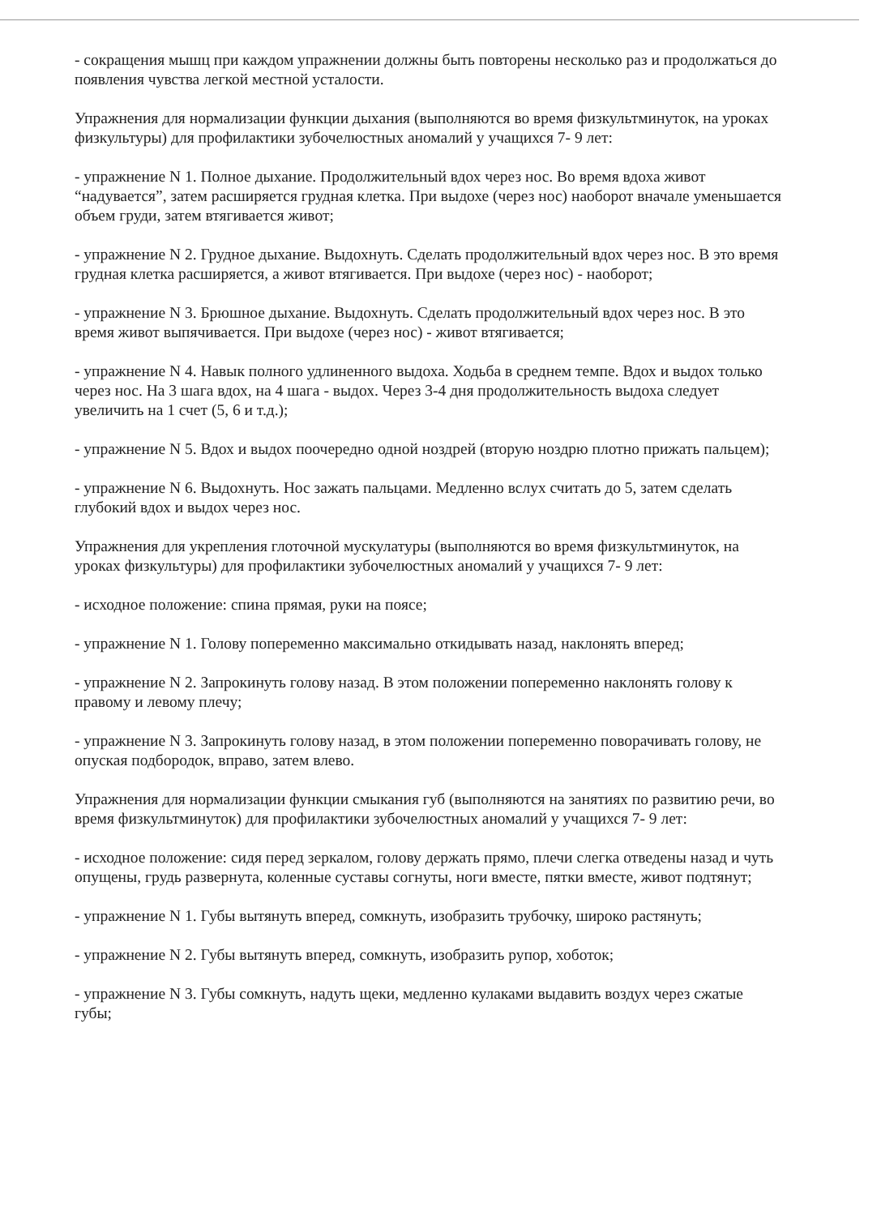- сокращения мышц при каждом упражнении должны быть повторены несколько раз и продолжаться до появления чувства легкой местной усталости.
Упражнения для нормализации функции дыхания (выполняются во время физкультминуток, на уроках физкультуры) для профилактики зубочелюстных аномалий у учащихся 7- 9 лет:
- упражнение N 1. Полное дыхание. Продолжительный вдох через нос. Во время вдоха живот “надувается”, затем расширяется грудная клетка. При выдохе (через нос) наоборот вначале уменьшается объем груди, затем втягивается живот;
- упражнение N 2. Грудное дыхание. Выдохнуть. Сделать продолжительный вдох через нос. В это время грудная клетка расширяется, а живот втягивается. При выдохе (через нос) - наоборот;
- упражнение N 3. Брюшное дыхание. Выдохнуть. Сделать продолжительный вдох через нос. В это время живот выпячивается. При выдохе (через нос) - живот втягивается;
- упражнение N 4. Навык полного удлиненного выдоха. Ходьба в среднем темпе. Вдох и выдох только через нос. На 3 шага вдох, на 4 шага - выдох. Через 3-4 дня продолжительность выдоха следует увеличить на 1 счет (5, 6 и т.д.);
- упражнение N 5. Вдох и выдох поочередно одной ноздрей (вторую ноздрю плотно прижать пальцем);
- упражнение N 6. Выдохнуть. Нос зажать пальцами. Медленно вслух считать до 5, затем сделать глубокий вдох и выдох через нос.
Упражнения для укрепления глоточной мускулатуры (выполняются во время физкультминуток, на уроках физкультуры) для профилактики зубочелюстных аномалий у учащихся 7- 9 лет:
- исходное положение: спина прямая, руки на поясе;
- упражнение N 1. Голову попеременно максимально откидывать назад, наклонять вперед;
- упражнение N 2. Запрокинуть голову назад. В этом положении попеременно наклонять голову к правому и левому плечу;
- упражнение N 3. Запрокинуть голову назад, в этом положении попеременно поворачивать голову, не опуская подбородок, вправо, затем влево.
Упражнения для нормализации функции смыкания губ (выполняются на занятиях по развитию речи, во время физкультминуток) для профилактики зубочелюстных аномалий у учащихся 7- 9 лет:
- исходное положение: сидя перед зеркалом, голову держать прямо, плечи слегка отведены назад и чуть опущены, грудь развернута, коленные суставы согнуты, ноги вместе, пятки вместе, живот подтянут;
- упражнение N 1. Губы вытянуть вперед, сомкнуть, изобразить трубочку, широко растянуть;
- упражнение N 2. Губы вытянуть вперед, сомкнуть, изобразить рупор, хоботок;
- упражнение N 3. Губы сомкнуть, надуть щеки, медленно кулаками выдавить воздух через сжатые губы;